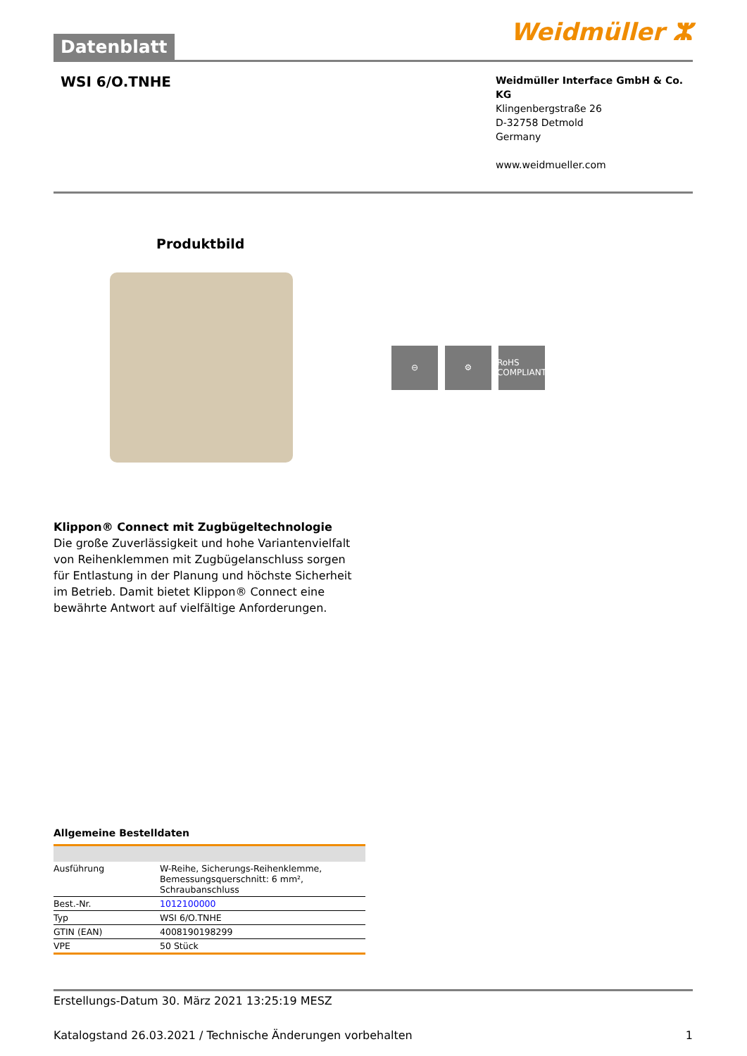Datenblatt
Weidmüller ⵣ
WSI 6/O.TNHE
Weidmüller Interface GmbH & Co. KG
Klingenbergstraße 26
D-32758 Detmold
Germany
www.weidmueller.com
Produktbild
⊖ ⚙ RoHS COMPLIANT
Klippon® Connect mit Zugbügeltechnologie
Die große Zuverlässigkeit und hohe Variantenvielfalt von Reihenklemmen mit Zugbügelanschluss sorgen für Entlastung in der Planung und höchste Sicherheit im Betrieb. Damit bietet Klippon® Connect eine bewährte Antwort auf vielfältige Anforderungen.
Allgemeine Bestelldaten
| Ausführung | W-Reihe, Sicherungs-Reihenklemme, Bemessungsquerschnitt: 6 mm², Schraubanschluss |
| Best.-Nr. | 1012100000 |
| Typ | WSI 6/O.TNHE |
| GTIN (EAN) | 4008190198299 |
| VPE | 50 Stück |
Erstellungs-Datum 30. März 2021 13:25:19 MESZ
Katalogstand 26.03.2021 / Technische Änderungen vorbehalten 1